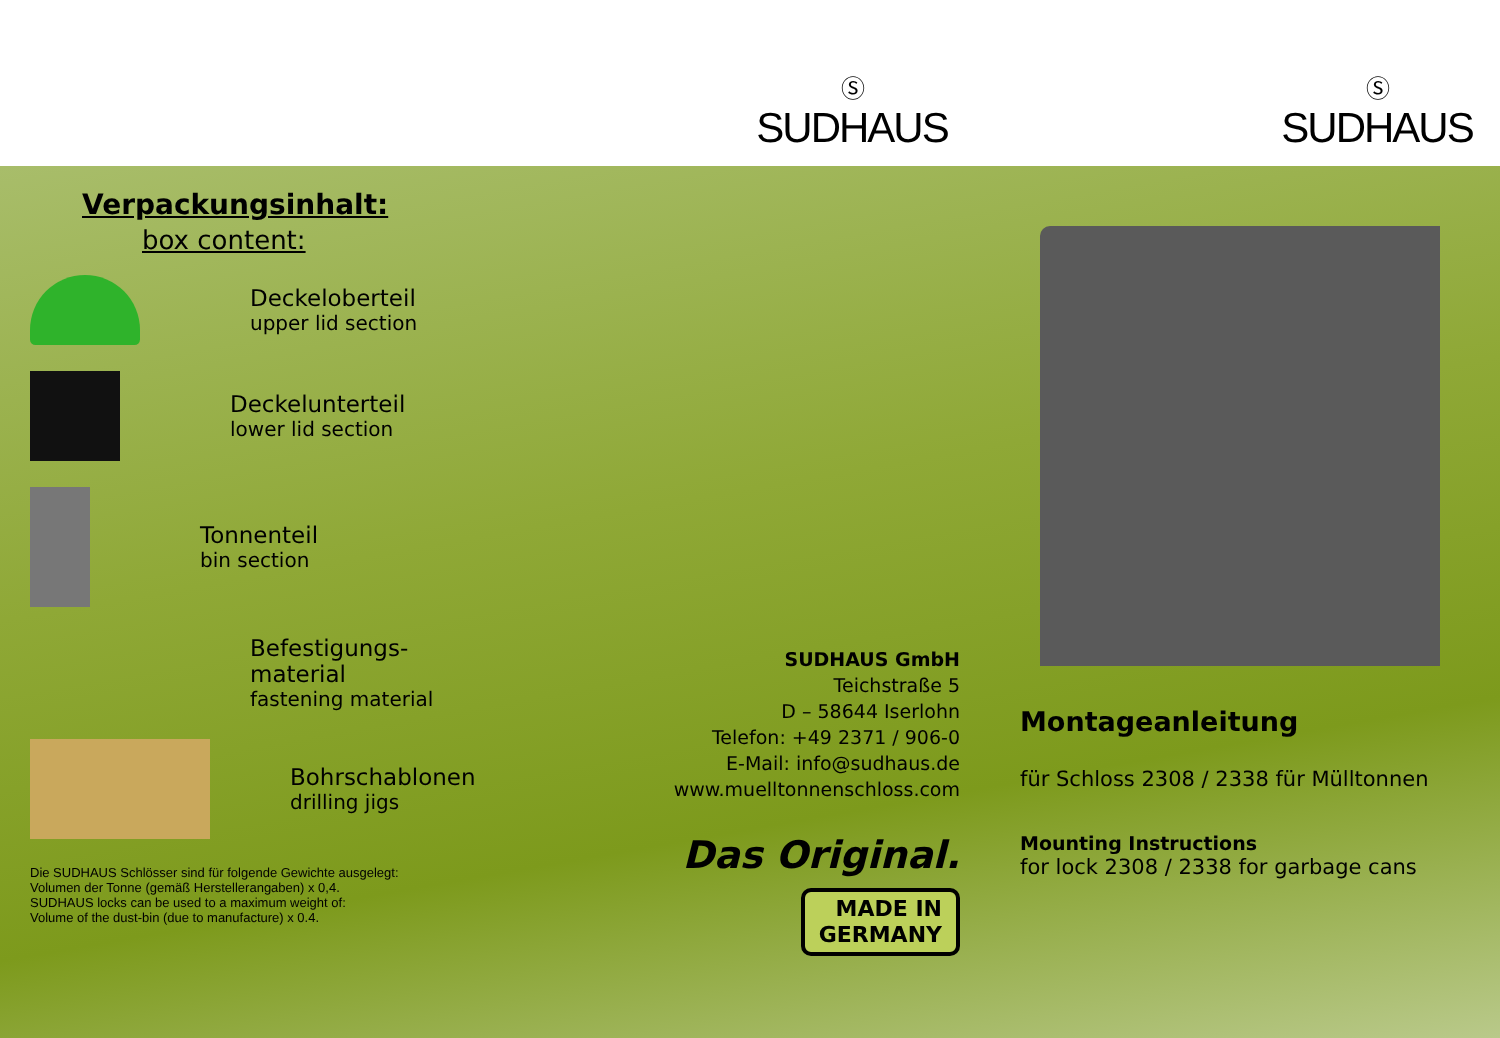Ⓢ
SUDHAUS
Ⓢ
SUDHAUS
Verpackungsinhalt:
box content:
Deckeloberteil
upper lid section
Deckelunterteil
lower lid section
Tonnenteil
bin section
Befestigungs-
material
fastening material
Bohrschablonen
drilling jigs
Die SUDHAUS Schlösser sind für folgende Gewichte ausgelegt:
Volumen der Tonne (gemäß Herstellerangaben) x 0,4.
SUDHAUS locks can be used to a maximum weight of:
Volume of the dust-bin (due to manufacture) x 0.4.
SUDHAUS GmbH
Teichstraße 5
D – 58644 Iserlohn
Telefon: +49 2371 / 906-0
E-Mail: info@sudhaus.de
www.muelltonnenschloss.com
Das Original.
MADE IN
GERMANY
Montageanleitung
für Schloss 2308 / 2338 für Mülltonnen
Mounting Instructions
for lock 2308 / 2338 for garbage cans